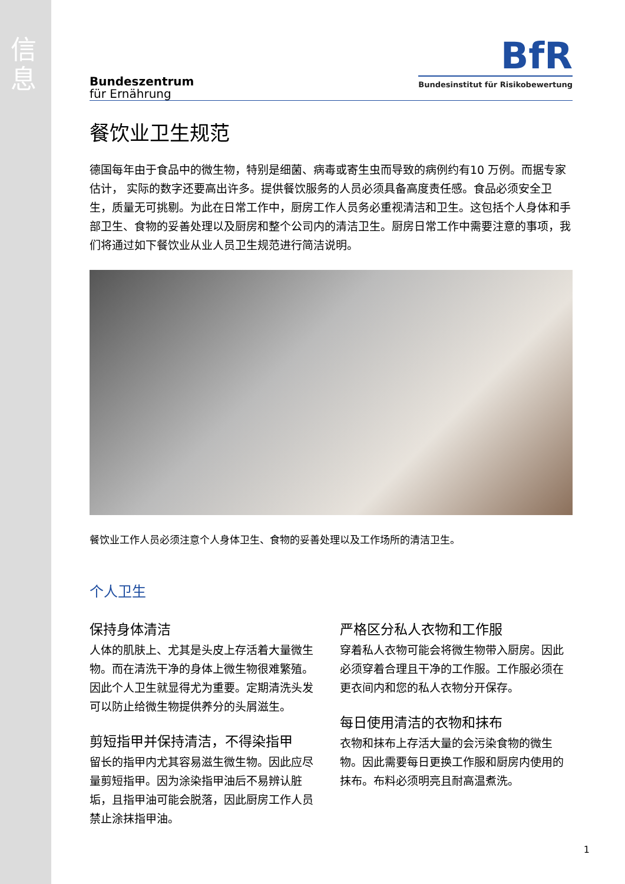信息
Bundeszentrum
für Ernährung
BfR
Bundesinstitut für Risikobewertung
餐饮业卫生规范
德国每年由于食品中的微生物，特别是细菌、病毒或寄生虫而导致的病例约有10 万例。而据专家估计， 实际的数字还要高出许多。提供餐饮服务的人员必须具备高度责任感。食品必须安全卫生，质量无可挑剔。为此在日常工作中，厨房工作人员务必重视清洁和卫生。这包括个人身体和手部卫生、食物的妥善处理以及厨房和整个公司内的清洁卫生。厨房日常工作中需要注意的事项，我们将通过如下餐饮业从业人员卫生规范进行简洁说明。
餐饮业工作人员必须注意个人身体卫生、食物的妥善处理以及工作场所的清洁卫生。
个人卫生
保持身体清洁
人体的肌肤上、尤其是头皮上存活着大量微生物。而在清洗干净的身体上微生物很难繁殖。因此个人卫生就显得尤为重要。定期清洗头发可以防止给微生物提供养分的头屑滋生。
剪短指甲并保持清洁，不得染指甲
留长的指甲内尤其容易滋生微生物。因此应尽量剪短指甲。因为涂染指甲油后不易辨认脏垢，且指甲油可能会脱落，因此厨房工作人员禁止涂抹指甲油。
严格区分私人衣物和工作服
穿着私人衣物可能会将微生物带入厨房。因此必须穿着合理且干净的工作服。工作服必须在更衣间内和您的私人衣物分开保存。
每日使用清洁的衣物和抹布
衣物和抹布上存活大量的会污染食物的微生物。因此需要每日更换工作服和厨房内使用的抹布。布料必须明亮且耐高温煮洗。
1